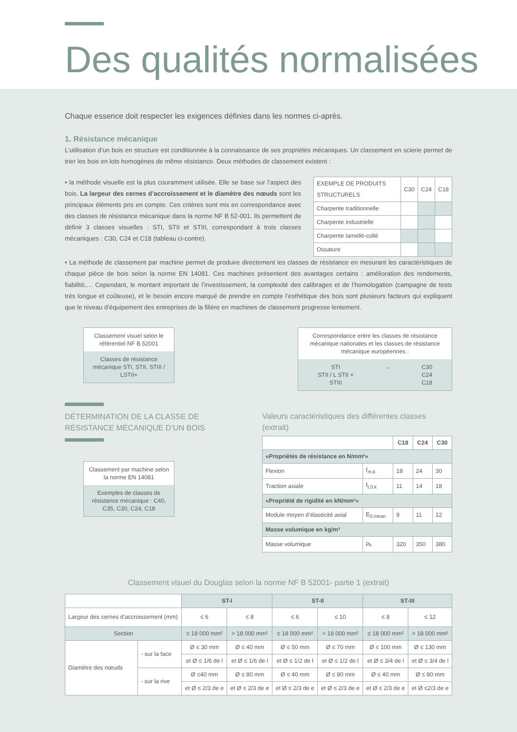Des qualités normalisées
Chaque essence doit respecter les exigences définies dans les normes ci-après.
1. Résistance mécanique
L’utilisation d’un bois en structure est conditionnée à la connaissance de ses propriétés mécaniques. Un classement en scierie permet de trier les bois en lots homogènes de même résistance. Deux méthodes de classement existent :
• la méthode visuelle est la plus couramment utilisée. Elle se base sur l’aspect des bois. La largeur des cernes d’accroissement et le diamètre des nœuds sont les principaux éléments pris en compte. Ces critères sont mis en correspondance avec des classes de résistance mécanique dans la norme NF B 52-001. Ils permettent de définir 3 classes visuelles : STI, STII et STIII, correspondant à trois classes mécaniques : C30, C24 et C18 (tableau ci-contre).
| EXEMPLE DE PRODUITS STRUCTURELS | C30 | C24 | C18 |
| Charpente traditionnelle | | | |
| Charpente industrielle | | | |
| Charpente lamellé-collé | | | |
| Ossature | | | |
• La méthode de classement par machine permet de produire directement les classes de résistance en mesurant les caractéristiques de chaque pièce de bois selon la norme EN 14081. Ces machines présentent des avantages certains : amélioration des rendements, fiabilité,… Cependant, le montant important de l’investissement, la complexité des calibrages et de l’homologation (campagne de tests très longue et coûteuse), et le besoin encore marqué de prendre en compte l’esthétique des bois sont plusieurs facteurs qui expliquent que le niveau d’équipement des entreprises de la filière en machines de classement progresse lentement.
Classement visuel selon le référentiel NF B 52001
Classes de résistance mécanique STI, STII, STIII / LSTII+
DÉTERMINATION DE LA CLASSE DE RÉSISTANCE MÉCANIQUE D’UN BOIS
Classement par machine selon la norme EN 14081
Exemples de classes de résistance mécanique : C40, C35, C30, C24, C18
Correspondance entre les classes de résistance mécanique nationales et les classes de résistance mécanique européennes :
STI
STII / L STII +
STIII → C30
C24
C18
Valeurs caractéristiques des différentes classes (extrait)
| | | C18 | C24 | C30 |
| «Propriétés de résistance en N/mm²» | | | | |
| Flexion | f<sub>m,k</sub> | 18 | 24 | 30 |
| Traction axiale | f<sub>t,0,k</sub> | 11 | 14 | 18 |
| «Propriété de rigidité en kN/mm²» | | | | |
| Module moyen d’élasticité axial | E<sub>0,mean</sub> | 9 | 11 | 12 |
| Masse volumique en kg/m³ | | | | |
| Masse volumique | ρ<sub>k</sub> | 320 | 350 | 380 |
Classement visuel du Douglas selon la norme NF B 52001- partie 1 (extrait)
| | | ST-I | | ST-II | | ST-III | |
| Largeur des cernes d’accroissement (mm) | | ≤ 6 | ≤ 8 | ≤ 6 | ≤ 10 | ≤ 8 | ≤ 12 |
| Section | | ≤ 18 000 mm² | > 18 000 mm² | ≤ 18 000 mm² | > 18 000 mm² | ≤ 18 000 mm² | > 18 000 mm² |
| Diamètre des nœuds | - sur la face | Ø ≤ 30 mm | Ø ≤ 40 mm | Ø ≤ 50 mm | Ø ≤ 70 mm | Ø ≤ 100 mm | Ø ≤ 130 mm |
| | | et Ø ≤ 1/6 de l | et Ø ≤ 1/6 de l | et Ø ≤ 1/2 de l | et Ø ≤ 1/2 de l | et Ø ≤ 3/4 de l | et Ø ≤ 3/4 de l |
| | - sur la rive | Ø ≤40 mm | Ø ≤ 80 mm | Ø ≤ 40 mm | Ø ≤ 80 mm | Ø ≤ 40 mm | Ø ≤ 80 mm |
| | | et Ø ≤ 2/3 de e | et Ø ≤ 2/3 de e | et Ø ≤ 2/3 de e | et Ø ≤ 2/3 de e | et Ø ≤ 2/3 de e | et Ø ≤2/3 de e |